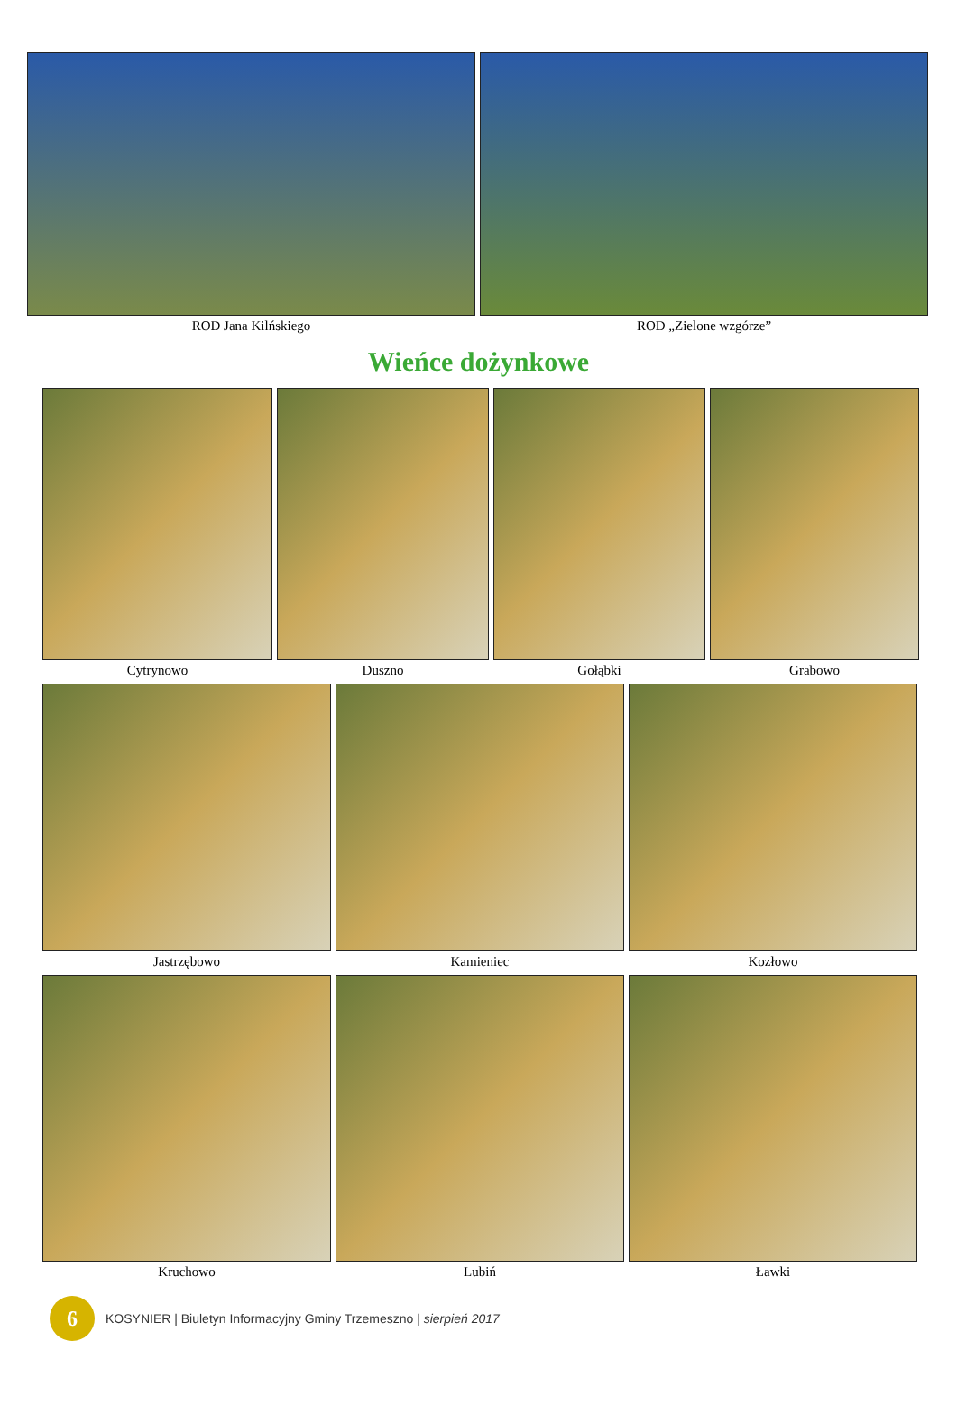ROD Jana Kilńskiego ROD „Zielone wzgórze”
Wieńce dożynkowe
Cytrynowo Duszno Gołąbki Grabowo
Jastrzębowo Kamieniec Kozłowo
Kruchowo Lubiń Ławki
6
KOSYNIER | Biuletyn Informacyjny Gminy Trzemeszno | sierpień 2017